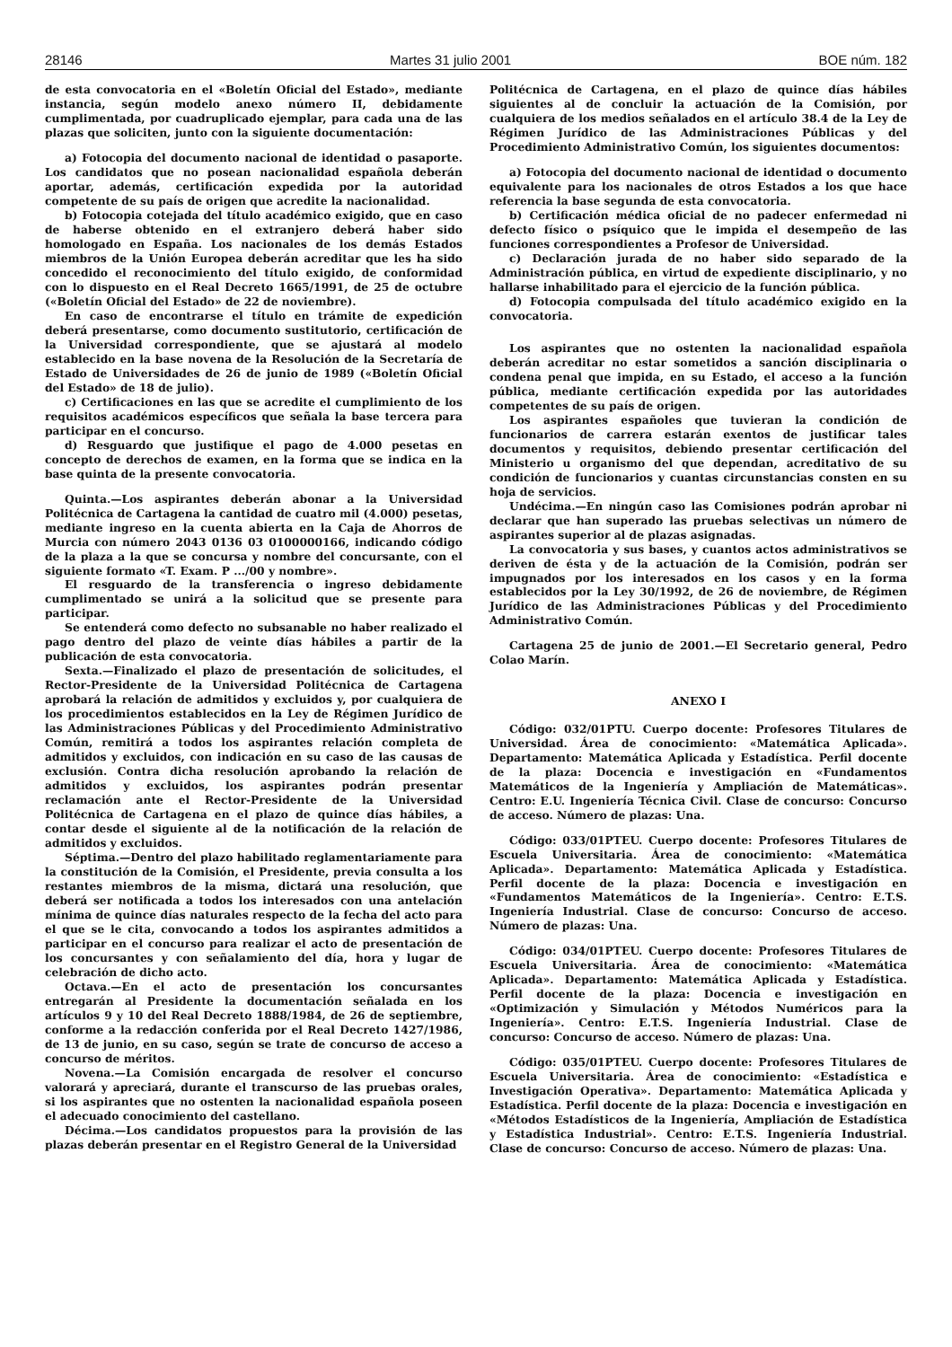28146 Martes 31 julio 2001 BOE núm. 182
de esta convocatoria en el «Boletín Oficial del Estado», mediante instancia, según modelo anexo número II, debidamente cumplimentada, por cuadruplicado ejemplar, para cada una de las plazas que soliciten, junto con la siguiente documentación:
a) Fotocopia del documento nacional de identidad o pasaporte. Los candidatos que no posean nacionalidad española deberán aportar, además, certificación expedida por la autoridad competente de su país de origen que acredite la nacionalidad.
b) Fotocopia cotejada del título académico exigido, que en caso de haberse obtenido en el extranjero deberá haber sido homologado en España. Los nacionales de los demás Estados miembros de la Unión Europea deberán acreditar que les ha sido concedido el reconocimiento del título exigido, de conformidad con lo dispuesto en el Real Decreto 1665/1991, de 25 de octubre («Boletín Oficial del Estado» de 22 de noviembre).
En caso de encontrarse el título en trámite de expedición deberá presentarse, como documento sustitutorio, certificación de la Universidad correspondiente, que se ajustará al modelo establecido en la base novena de la Resolución de la Secretaría de Estado de Universidades de 26 de junio de 1989 («Boletín Oficial del Estado» de 18 de julio).
c) Certificaciones en las que se acredite el cumplimiento de los requisitos académicos específicos que señala la base tercera para participar en el concurso.
d) Resguardo que justifique el pago de 4.000 pesetas en concepto de derechos de examen, en la forma que se indica en la base quinta de la presente convocatoria.
Quinta.—Los aspirantes deberán abonar a la Universidad Politécnica de Cartagena la cantidad de cuatro mil (4.000) pesetas, mediante ingreso en la cuenta abierta en la Caja de Ahorros de Murcia con número 2043 0136 03 0100000166, indicando código de la plaza a la que se concursa y nombre del concursante, con el siguiente formato «T. Exam. P .../00 y nombre».
El resguardo de la transferencia o ingreso debidamente cumplimentado se unirá a la solicitud que se presente para participar.
Se entenderá como defecto no subsanable no haber realizado el pago dentro del plazo de veinte días hábiles a partir de la publicación de esta convocatoria.
Sexta.—Finalizado el plazo de presentación de solicitudes, el Rector-Presidente de la Universidad Politécnica de Cartagena aprobará la relación de admitidos y excluidos y, por cualquiera de los procedimientos establecidos en la Ley de Régimen Jurídico de las Administraciones Públicas y del Procedimiento Administrativo Común, remitirá a todos los aspirantes relación completa de admitidos y excluidos, con indicación en su caso de las causas de exclusión. Contra dicha resolución aprobando la relación de admitidos y excluidos, los aspirantes podrán presentar reclamación ante el Rector-Presidente de la Universidad Politécnica de Cartagena en el plazo de quince días hábiles, a contar desde el siguiente al de la notificación de la relación de admitidos y excluidos.
Séptima.—Dentro del plazo habilitado reglamentariamente para la constitución de la Comisión, el Presidente, previa consulta a los restantes miembros de la misma, dictará una resolución, que deberá ser notificada a todos los interesados con una antelación mínima de quince días naturales respecto de la fecha del acto para el que se le cita, convocando a todos los aspirantes admitidos a participar en el concurso para realizar el acto de presentación de los concursantes y con señalamiento del día, hora y lugar de celebración de dicho acto.
Octava.—En el acto de presentación los concursantes entregarán al Presidente la documentación señalada en los artículos 9 y 10 del Real Decreto 1888/1984, de 26 de septiembre, conforme a la redacción conferida por el Real Decreto 1427/1986, de 13 de junio, en su caso, según se trate de concurso de acceso a concurso de méritos.
Novena.—La Comisión encargada de resolver el concurso valorará y apreciará, durante el transcurso de las pruebas orales, si los aspirantes que no ostenten la nacionalidad española poseen el adecuado conocimiento del castellano.
Décima.—Los candidatos propuestos para la provisión de las plazas deberán presentar en el Registro General de la Universidad
Politécnica de Cartagena, en el plazo de quince días hábiles siguientes al de concluir la actuación de la Comisión, por cualquiera de los medios señalados en el artículo 38.4 de la Ley de Régimen Jurídico de las Administraciones Públicas y del Procedimiento Administrativo Común, los siguientes documentos:
a) Fotocopia del documento nacional de identidad o documento equivalente para los nacionales de otros Estados a los que hace referencia la base segunda de esta convocatoria.
b) Certificación médica oficial de no padecer enfermedad ni defecto físico o psíquico que le impida el desempeño de las funciones correspondientes a Profesor de Universidad.
c) Declaración jurada de no haber sido separado de la Administración pública, en virtud de expediente disciplinario, y no hallarse inhabilitado para el ejercicio de la función pública.
d) Fotocopia compulsada del título académico exigido en la convocatoria.
Los aspirantes que no ostenten la nacionalidad española deberán acreditar no estar sometidos a sanción disciplinaria o condena penal que impida, en su Estado, el acceso a la función pública, mediante certificación expedida por las autoridades competentes de su país de origen.
Los aspirantes españoles que tuvieran la condición de funcionarios de carrera estarán exentos de justificar tales documentos y requisitos, debiendo presentar certificación del Ministerio u organismo del que dependan, acreditativo de su condición de funcionarios y cuantas circunstancias consten en su hoja de servicios.
Undécima.—En ningún caso las Comisiones podrán aprobar ni declarar que han superado las pruebas selectivas un número de aspirantes superior al de plazas asignadas.
La convocatoria y sus bases, y cuantos actos administrativos se deriven de ésta y de la actuación de la Comisión, podrán ser impugnados por los interesados en los casos y en la forma establecidos por la Ley 30/1992, de 26 de noviembre, de Régimen Jurídico de las Administraciones Públicas y del Procedimiento Administrativo Común.
Cartagena 25 de junio de 2001.—El Secretario general, Pedro Colao Marín.
ANEXO I
Código: 032/01PTU. Cuerpo docente: Profesores Titulares de Universidad. Área de conocimiento: «Matemática Aplicada». Departamento: Matemática Aplicada y Estadística. Perfil docente de la plaza: Docencia e investigación en «Fundamentos Matemáticos de la Ingeniería y Ampliación de Matemáticas». Centro: E.U. Ingeniería Técnica Civil. Clase de concurso: Concurso de acceso. Número de plazas: Una.
Código: 033/01PTEU. Cuerpo docente: Profesores Titulares de Escuela Universitaria. Área de conocimiento: «Matemática Aplicada». Departamento: Matemática Aplicada y Estadística. Perfil docente de la plaza: Docencia e investigación en «Fundamentos Matemáticos de la Ingeniería». Centro: E.T.S. Ingeniería Industrial. Clase de concurso: Concurso de acceso. Número de plazas: Una.
Código: 034/01PTEU. Cuerpo docente: Profesores Titulares de Escuela Universitaria. Área de conocimiento: «Matemática Aplicada». Departamento: Matemática Aplicada y Estadística. Perfil docente de la plaza: Docencia e investigación en «Optimización y Simulación y Métodos Numéricos para la Ingeniería». Centro: E.T.S. Ingeniería Industrial. Clase de concurso: Concurso de acceso. Número de plazas: Una.
Código: 035/01PTEU. Cuerpo docente: Profesores Titulares de Escuela Universitaria. Área de conocimiento: «Estadística e Investigación Operativa». Departamento: Matemática Aplicada y Estadística. Perfil docente de la plaza: Docencia e investigación en «Métodos Estadísticos de la Ingeniería, Ampliación de Estadística y Estadística Industrial». Centro: E.T.S. Ingeniería Industrial. Clase de concurso: Concurso de acceso. Número de plazas: Una.